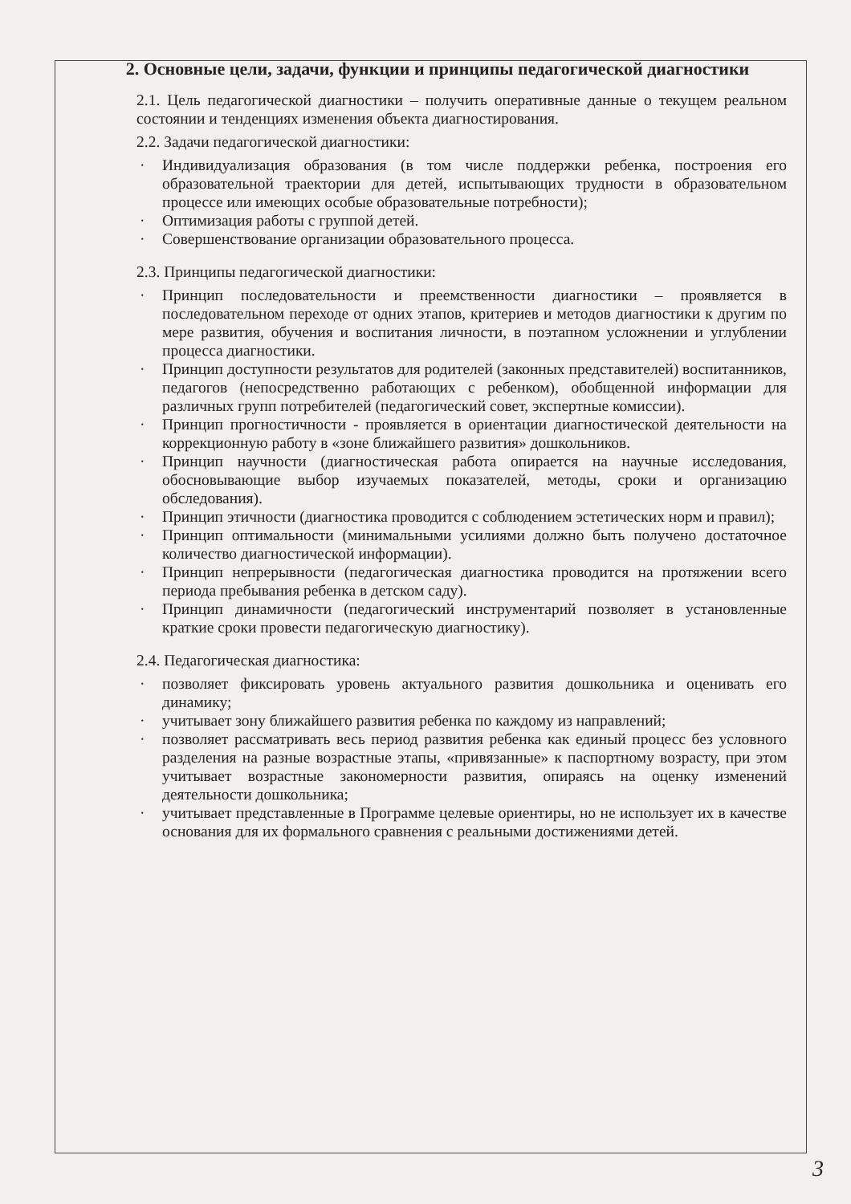2. Основные цели, задачи, функции и принципы педагогической диагностики
2.1. Цель педагогической диагностики – получить оперативные данные о текущем реальном состоянии и тенденциях изменения объекта диагностирования.
2.2. Задачи педагогической диагностики:
· Индивидуализация образования (в том числе поддержки ребенка, построения его образовательной траектории для детей, испытывающих трудности в образовательном процессе или имеющих особые образовательные потребности);
· Оптимизация работы с группой детей.
· Совершенствование организации образовательного процесса.
2.3. Принципы педагогической диагностики:
· Принцип последовательности и преемственности диагностики – проявляется в последовательном переходе от одних этапов, критериев и методов диагностики к другим по мере развития, обучения и воспитания личности, в поэтапном усложнении и углублении процесса диагностики.
· Принцип доступности результатов для родителей (законных представителей) воспитанников, педагогов (непосредственно работающих с ребенком), обобщенной информации для различных групп потребителей (педагогический совет, экспертные комиссии).
· Принцип прогностичности - проявляется в ориентации диагностической деятельности на коррекционную работу в «зоне ближайшего развития» дошкольников.
· Принцип научности (диагностическая работа опирается на научные исследования, обосновывающие выбор изучаемых показателей, методы, сроки и организацию обследования).
· Принцип этичности (диагностика проводится с соблюдением эстетических норм и правил);
· Принцип оптимальности (минимальными усилиями должно быть получено достаточное количество диагностической информации).
· Принцип непрерывности (педагогическая диагностика проводится на протяжении всего периода пребывания ребенка в детском саду).
· Принцип динамичности (педагогический инструментарий позволяет в установленные краткие сроки провести педагогическую диагностику).
2.4. Педагогическая диагностика:
· позволяет фиксировать уровень актуального развития дошкольника и оценивать его динамику;
· учитывает зону ближайшего развития ребенка по каждому из направлений;
· позволяет рассматривать весь период развития ребенка как единый процесс без условного разделения на разные возрастные этапы, «привязанные» к паспортному возрасту, при этом учитывает возрастные закономерности развития, опираясь на оценку изменений деятельности дошкольника;
· учитывает представленные в Программе целевые ориентиры, но не использует их в качестве основания для их формального сравнения с реальными достижениями детей.
3